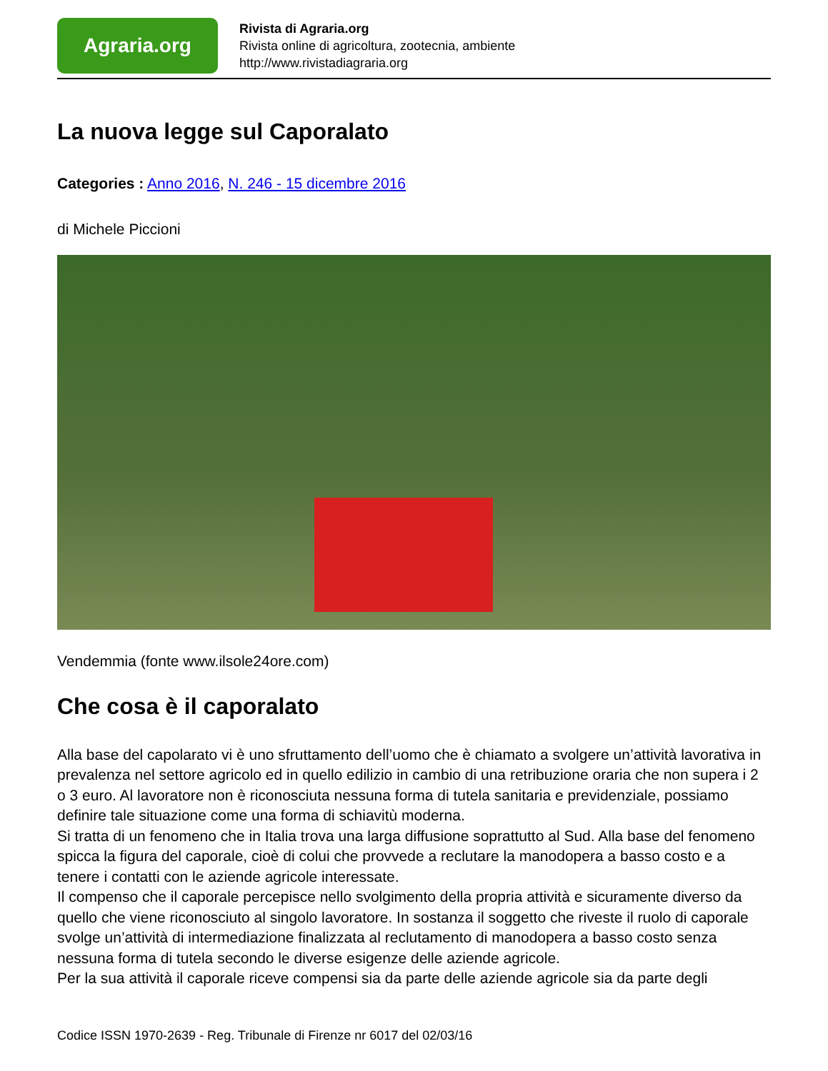Agraria.org
Rivista di Agraria.org
Rivista online di agricoltura, zootecnia, ambiente
http://www.rivistadiagraria.org
La nuova legge sul Caporalato
Categories : Anno 2016, N. 246 - 15 dicembre 2016
di Michele Piccioni
Vendemmia (fonte www.ilsole24ore.com)
Che cosa è il caporalato
Alla base del capolarato vi è uno sfruttamento dell’uomo che è chiamato a svolgere un’attività lavorativa in prevalenza nel settore agricolo ed in quello edilizio in cambio di una retribuzione oraria che non supera i 2 o 3 euro. Al lavoratore non è riconosciuta nessuna forma di tutela sanitaria e previdenziale, possiamo definire tale situazione come una forma di schiavitù moderna.
Si tratta di un fenomeno che in Italia trova una larga diffusione soprattutto al Sud. Alla base del fenomeno spicca la figura del caporale, cioè di colui che provvede a reclutare la manodopera a basso costo e a tenere i contatti con le aziende agricole interessate.
Il compenso che il caporale percepisce nello svolgimento della propria attività e sicuramente diverso da quello che viene riconosciuto al singolo lavoratore. In sostanza il soggetto che riveste il ruolo di caporale svolge un’attività di intermediazione finalizzata al reclutamento di manodopera a basso costo senza nessuna forma di tutela secondo le diverse esigenze delle aziende agricole.
Per la sua attività il caporale riceve compensi sia da parte delle aziende agricole sia da parte degli
Codice ISSN 1970-2639 - Reg. Tribunale di Firenze nr 6017 del 02/03/16